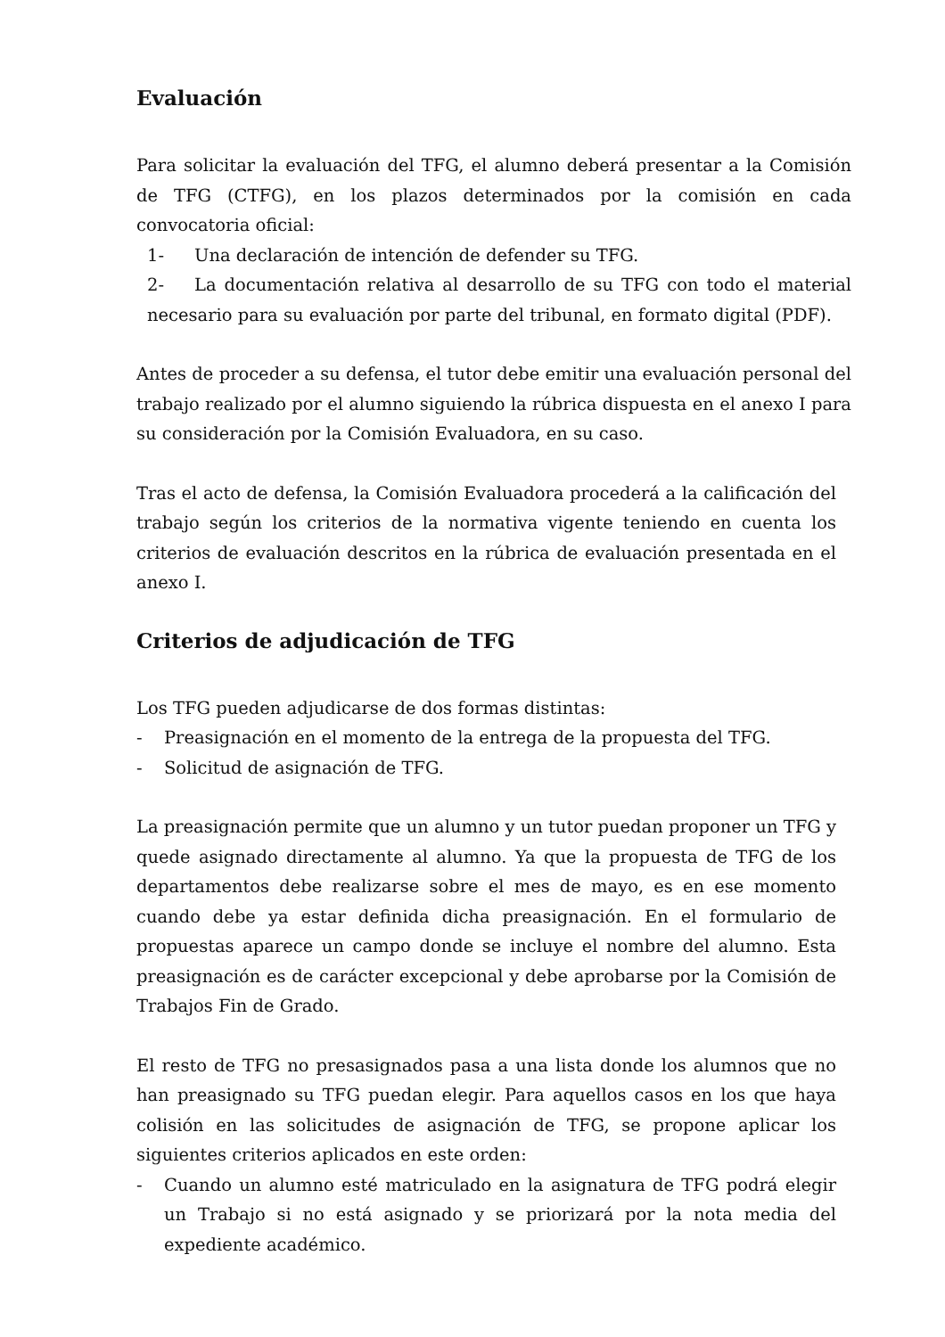Evaluación
Para solicitar la evaluación del TFG, el alumno deberá presentar a la Comisión de TFG (CTFG), en los plazos determinados por la comisión en cada convocatoria oficial:
1- Una declaración de intención de defender su TFG.
2- La documentación relativa al desarrollo de su TFG con todo el material necesario para su evaluación por parte del tribunal, en formato digital (PDF).
Antes de proceder a su defensa, el tutor debe emitir una evaluación personal del trabajo realizado por el alumno siguiendo la rúbrica dispuesta en el anexo I para su consideración por la Comisión Evaluadora, en su caso.
Tras el acto de defensa, la Comisión Evaluadora procederá a la calificación del trabajo según los criterios de la normativa vigente teniendo en cuenta los criterios de evaluación descritos en la rúbrica de evaluación presentada en el anexo I.
Criterios de adjudicación de TFG
Los TFG pueden adjudicarse de dos formas distintas:
- Preasignación en el momento de la entrega de la propuesta del TFG.
- Solicitud de asignación de TFG.
La preasignación permite que un alumno y un tutor puedan proponer un TFG y quede asignado directamente al alumno. Ya que la propuesta de TFG de los departamentos debe realizarse sobre el mes de mayo, es en ese momento cuando debe ya estar definida dicha preasignación. En el formulario de propuestas aparece un campo donde se incluye el nombre del alumno. Esta preasignación es de carácter excepcional y debe aprobarse por la Comisión de Trabajos Fin de Grado.
El resto de TFG no presasignados pasa a una lista donde los alumnos que no han preasignado su TFG puedan elegir. Para aquellos casos en los que haya colisión en las solicitudes de asignación de TFG, se propone aplicar los siguientes criterios aplicados en este orden:
- Cuando un alumno esté matriculado en la asignatura de TFG podrá elegir un Trabajo si no está asignado y se priorizará por la nota media del expediente académico.